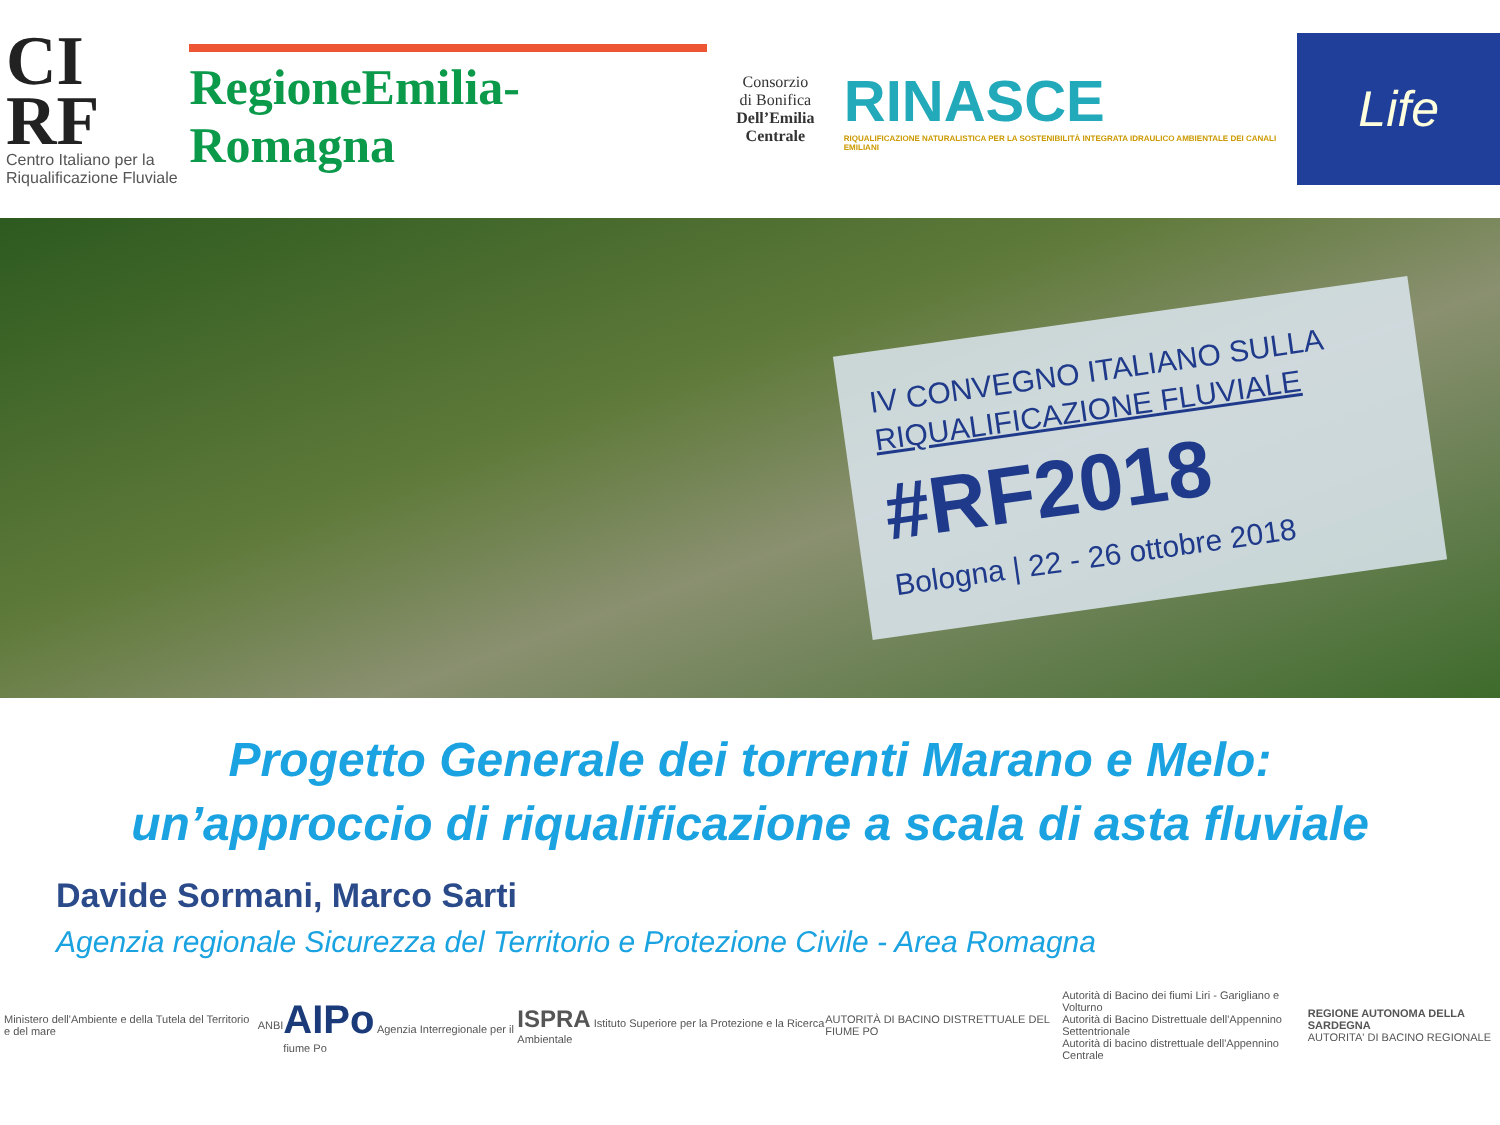CI
RF
Centro Italiano per la Riqualificazione Fluviale
RegioneEmilia-Romagna
Consorzio
di Bonifica
Dell’Emilia Centrale
RINASCE
RIQUALIFICAZIONE NATURALISTICA PER LA SOSTENIBILITÀ INTEGRATA IDRAULICO AMBIENTALE DEI CANALI EMILIANI
Life
IV CONVEGNO ITALIANO SULLA
RIQUALIFICAZIONE FLUVIALE
#RF2018
Bologna | 22 - 26 ottobre 2018
Progetto Generale dei torrenti Marano e Melo:
un’approccio di riqualificazione a scala di asta fluviale
Davide Sormani, Marco Sarti
Agenzia regionale Sicurezza del Territorio e Protezione Civile - Area Romagna
Ministero dell'Ambiente e della Tutela del Territorio e del mare ANBI AIPo Agenzia Interregionale per il fiume Po ISPRA Istituto Superiore per la Protezione e la Ricerca Ambientale AUTORITÀ DI BACINO DISTRETTUALE DEL FIUME PO Autorità di Bacino dei fiumi Liri - Garigliano e Volturno
Autorità di Bacino Distrettuale dell'Appennino Settentrionale
Autorità di bacino distrettuale dell'Appennino Centrale REGIONE AUTONOMA DELLA SARDEGNA
AUTORITA' DI BACINO REGIONALE